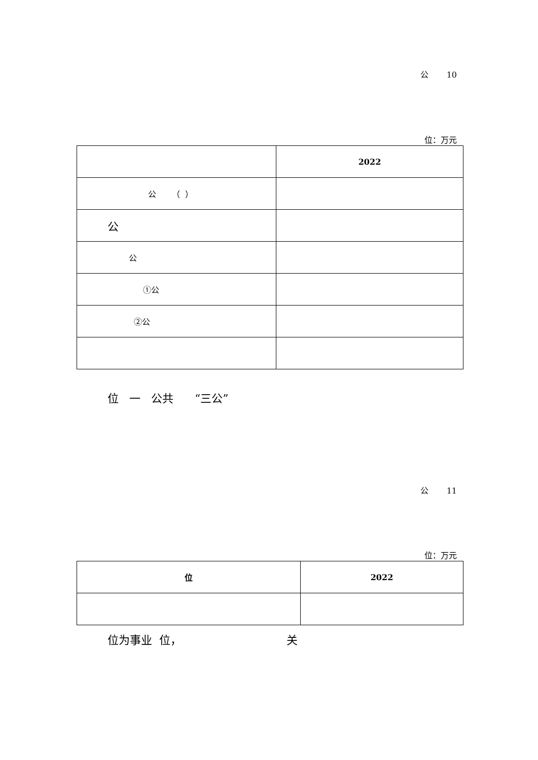公 10
位：万元
| | 2022 |
| 公 （ ） | |
| 公 | |
| 公 | |
| ①公 | |
| ②公 | |
位 一 公共 “三公”
公 11
位：万元
| 位 | 2022 |
| --- | --- |
位为事业 位， 关